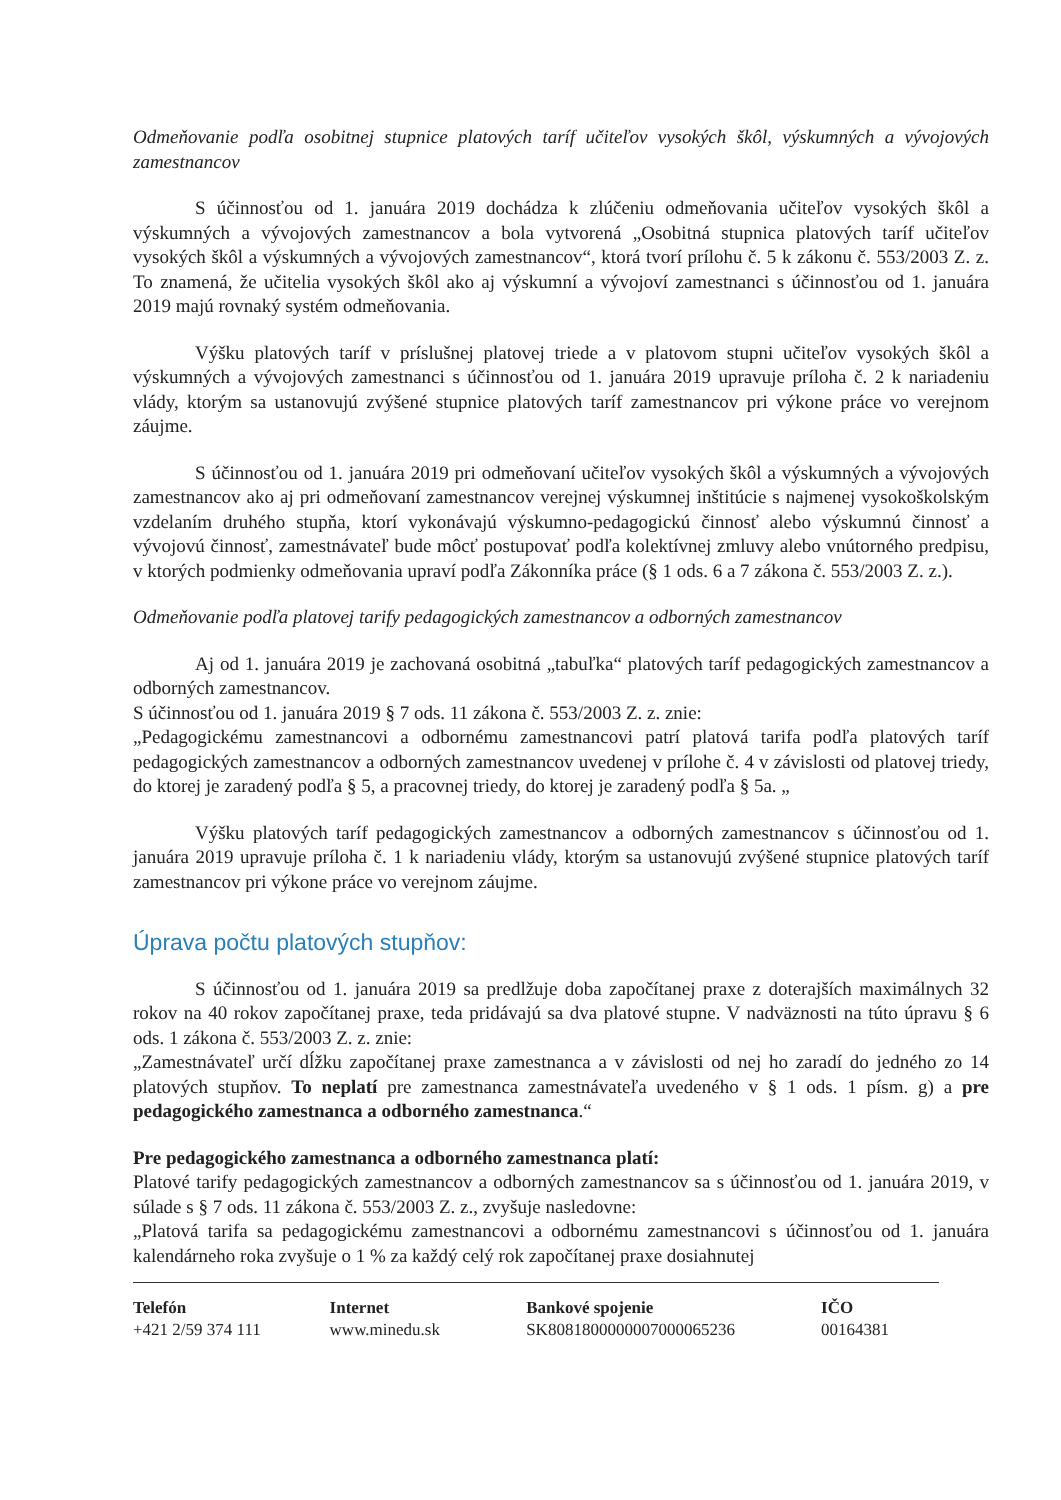Odmeňovanie podľa osobitnej stupnice platových taríf učiteľov vysokých škôl, výskumných a vývojových zamestnancov
S účinnosťou od 1. januára 2019 dochádza k zlúčeniu odmeňovania učiteľov vysokých škôl a výskumných a vývojových zamestnancov a bola vytvorená „Osobitná stupnica platových taríf učiteľov vysokých škôl a výskumných a vývojových zamestnancov“, ktorá tvorí prílohu č. 5 k zákonu č. 553/2003 Z. z. To znamená, že učitelia vysokých škôl ako aj výskumní a vývojoví zamestnanci s účinnosťou od 1. januára 2019 majú rovnaký systém odmeňovania.
Výšku platových taríf v príslušnej platovej triede a v platovom stupni učiteľov vysokých škôl a výskumných a vývojových zamestnanci s účinnosťou od 1. januára 2019 upravuje príloha č. 2 k nariadeniu vlády, ktorým sa ustanovujú zvýšené stupnice platových taríf zamestnancov pri výkone práce vo verejnom záujme.
S účinnosťou od 1. januára 2019 pri odmeňovaní učiteľov vysokých škôl a výskumných a vývojových zamestnancov ako aj pri odmeňovaní zamestnancov verejnej výskumnej inštitúcie s najmenej vysokoškolským vzdelaním druhého stupňa, ktorí vykonávajú výskumno-pedagogickú činnosť alebo výskumnú činnosť a vývojovú činnosť, zamestnávateľ bude môcť postupovať podľa kolektívnej zmluvy alebo vnútorného predpisu, v ktorých podmienky odmeňovania upraví podľa Zákonníka práce (§ 1 ods. 6 a 7 zákona č. 553/2003 Z. z.).
Odmeňovanie podľa platovej tarify pedagogických zamestnancov a odborných zamestnancov
Aj od 1. januára 2019 je zachovaná osobitná „tabuľka“ platových taríf pedagogických zamestnancov a odborných zamestnancov.
S účinnosťou od 1. januára 2019 § 7 ods. 11 zákona č. 553/2003 Z. z. znie:
„Pedagogickému zamestnancovi a odbornému zamestnancovi patrí platová tarifa podľa platových taríf pedagogických zamestnancov a odborných zamestnancov uvedenej v prílohe č. 4 v závislosti od platovej triedy, do ktorej je zaradený podľa § 5, a pracovnej triedy, do ktorej je zaradený podľa § 5a. „
Výšku platových taríf pedagogických zamestnancov a odborných zamestnancov s účinnosťou od 1. januára 2019 upravuje príloha č. 1 k nariadeniu vlády, ktorým sa ustanovujú zvýšené stupnice platových taríf zamestnancov pri výkone práce vo verejnom záujme.
Úprava počtu platových stupňov:
S účinnosťou od 1. januára 2019 sa predlžuje doba započítanej praxe z doterajších maximálnych 32 rokov na 40 rokov započítanej praxe, teda pridávajú sa dva platové stupne. V nadväznosti na túto úpravu § 6 ods. 1 zákona č. 553/2003 Z. z. znie:
„Zamestnávateľ určí dĺžku započítanej praxe zamestnanca a v závislosti od nej ho zaradí do jedného zo 14 platových stupňov. To neplatí pre zamestnanca zamestnávateľa uvedeného v § 1 ods. 1 písm. g) a pre pedagogického zamestnanca a odborného zamestnanca.“
Pre pedagogického zamestnanca a odborného zamestnanca platí:
Platové tarify pedagogických zamestnancov a odborných zamestnancov sa s účinnosťou od 1. januára 2019, v súlade s § 7 ods. 11 zákona č. 553/2003 Z. z., zvyšuje nasledovne:
„Platová tarifa sa pedagogickému zamestnancovi a odbornému zamestnancovi s účinnosťou od 1. januára kalendárneho roka zvyšuje o 1 % za každý celý rok započítanej praxe dosiahnutej
Telefón
+421 2/59 374 111
Internet
www.minedu.sk
Bankové spojenie
SK8081800000007000065236
IČO
00164381